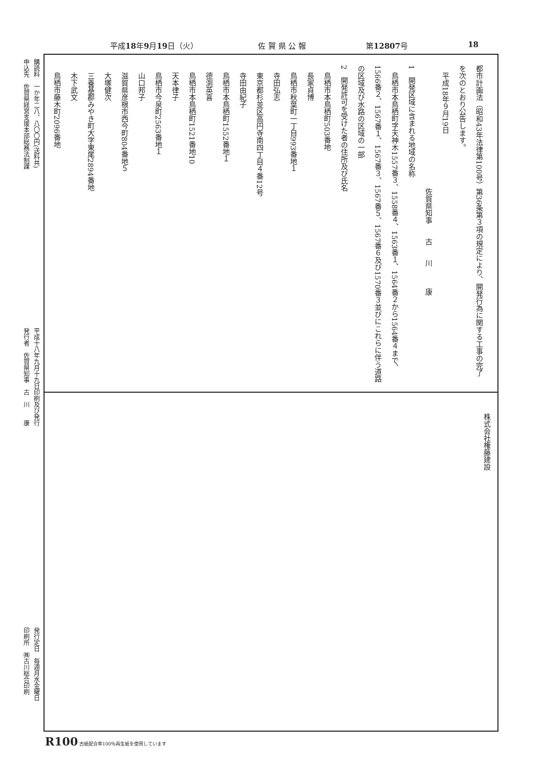平成18年9月19日（火） 佐 賀 県 公 報 第12807号 18
都市計画法（昭和43年法律第100号）第36条第３項の規定により、開発行為に関する工事の完了を次のとおり公告します。
　平成18年９月19日
佐賀県知事　　古　　川　　　康
1　開発区域に含まれる地域の名称
　鳥栖市本鳥栖町字天神木1557番３、1558番４、1563番１、1564番２から1564番４まで、1566番２、1567番１、1567番３、1567番５、1567番６及び1570番３並びにこれらに伴う道路の区域及び水路の区域の一部
2　開発許可を受けた者の住所及び氏名
　鳥栖市本鳥栖町503番地
　長家貞博
　鳥栖市秋葉町一丁目993番地１
　寺田弘志
　東京都杉並区高円寺南四丁目４番12号
　寺田由紀子
　鳥栖市本鳥栖町1552番地１
　德渕英喜
　鳥栖市本鳥栖町1521番地10
　天本律子
　鳥栖市今泉町2563番地１
　山口邦子
　滋賀県彦根市西今町804番地５
　大塚健次
　三養基郡みやき町大字東尾2894番地
　木下武文
　鳥栖市藤木町2096番地
株式会社権藤建設
購読料　一か年二八、八〇〇円(送料共)
申込先　佐賀県経営支援本部総務法制課
平成十八年九月十九日印刷及び発行
発行者　佐賀県知事　古　川　　康
発行定日　毎週月水金曜日
印刷所　㈱古川総合印刷
R100 古紙配合率100％再生紙を使用しています